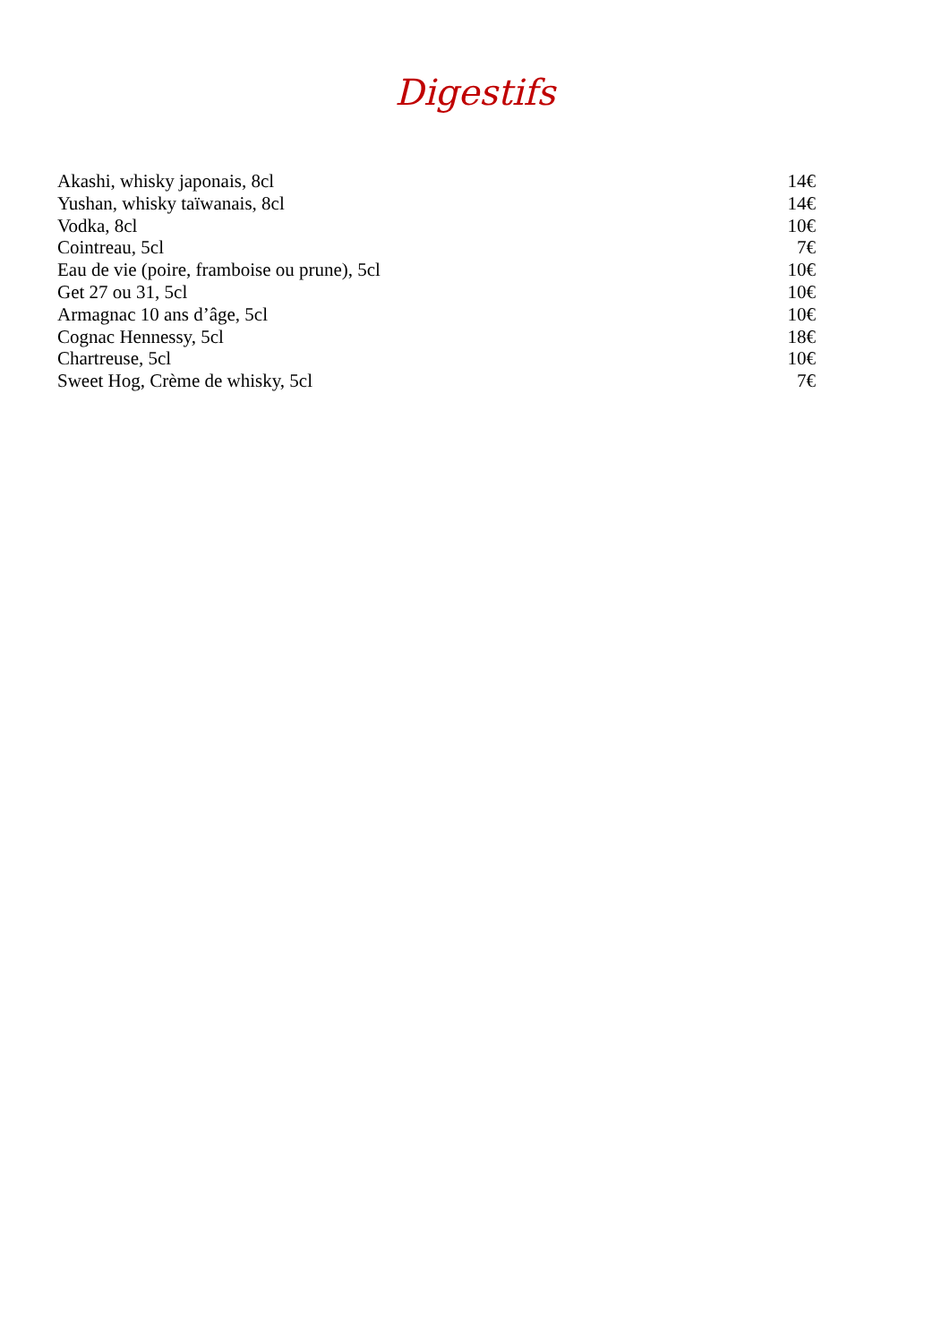Digestifs
Akashi, whisky japonais, 8cl 14€
Yushan, whisky taïwanais, 8cl 14€
Vodka, 8cl 10€
Cointreau, 5cl 7€
Eau de vie (poire, framboise ou prune), 5cl 10€
Get 27 ou 31, 5cl 10€
Armagnac 10 ans d’âge, 5cl 10€
Cognac Hennessy, 5cl 18€
Chartreuse, 5cl 10€
Sweet Hog, Crème de whisky, 5cl 7€